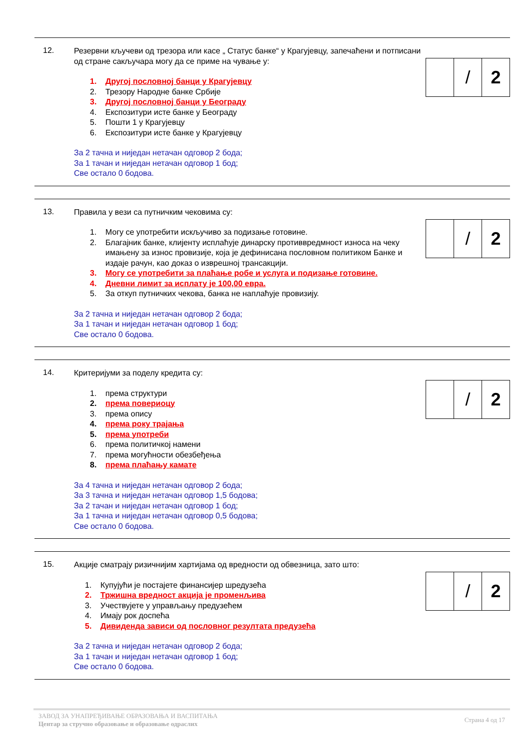12.
Резервни кључеви од трезора или касе „ Статус банке“ у Крагујевцу, запечаћени и потписани од стране сакључара могу да се приме на чување у:
1. Другој пословној банци у Крагујевцу
2. Трезору Народне банке Србије
3. Другој пословној банци у Београду
4. Експозитури исте банке у Београду
5. Пошти 1 у Крагујевцу
6. Експозитури исте банке у Крагујевцу
За 2 тачна и ниједан нетачан одговор 2 бода;
За 1 тачан и ниједан нетачан одговор 1 бод;
Све остало 0 бодова.
| | / | 2 |
13.
Правила у вези са путничким чековима су:
1. Могу се употребити искључиво за подизање готовине.
2. Благајник банке, клијенту исплаћује динарску противвредмност износа на чеку имањену за износ провизије, која је дефинисана пословном политиком Банке и издаје рачун, као доказ о изврешној трансакцији.
3. Могу се употребити за плаћање робе и услуга и подизање готовине.
4. Дневни лимит за исплату је 100,00 евра.
5. За откуп путничких чекова, банка не наплаћује провизију.
За 2 тачна и ниједан нетачан одговор 2 бода;
За 1 тачан и ниједан нетачан одговор 1 бод;
Све остало 0 бодова.
| | / | 2 |
14.
Критеријуми за поделу кредита су:
1. према структури
2. према повериоцу
3. према опису
4. према року трајања
5. према употреби
6. према политичкој намени
7. према могућности обезбеђења
8. према плаћању камате
За 4 тачна и ниједан нетачан одговор 2 бода;
За 3 тачна и ниједан нетачан одговор 1,5 бодова;
За 2 тачан и ниједан нетачан одговор 1 бод;
За 1 тачна и ниједан нетачан одговор 0,5 бодова;
Све остало 0 бодова.
| | / | 2 |
15.
Акције сматрају ризичнијим хартијама од вредности од обвезница, зато што:
1. Купујући је постајете финансијер шредузећа
2. Тржишна вредност акција је променљива
3. Учествујете у управљању предузећем
4. Имају рок доспећа
5. Дивиденда зависи од пословног резултата предузећа
За 2 тачна и ниједан нетачан одговор 2 бода;
За 1 тачан и ниједан нетачан одговор 1 бод;
Све остало 0 бодова.
| | / | 2 |
ЗАВОД ЗА УНАПРЕЂИВАЊЕ ОБРАЗОВАЊА И ВАСПИТАЊА
Центар за стручно образовање и образовање одраслих
Страна 4 од 17